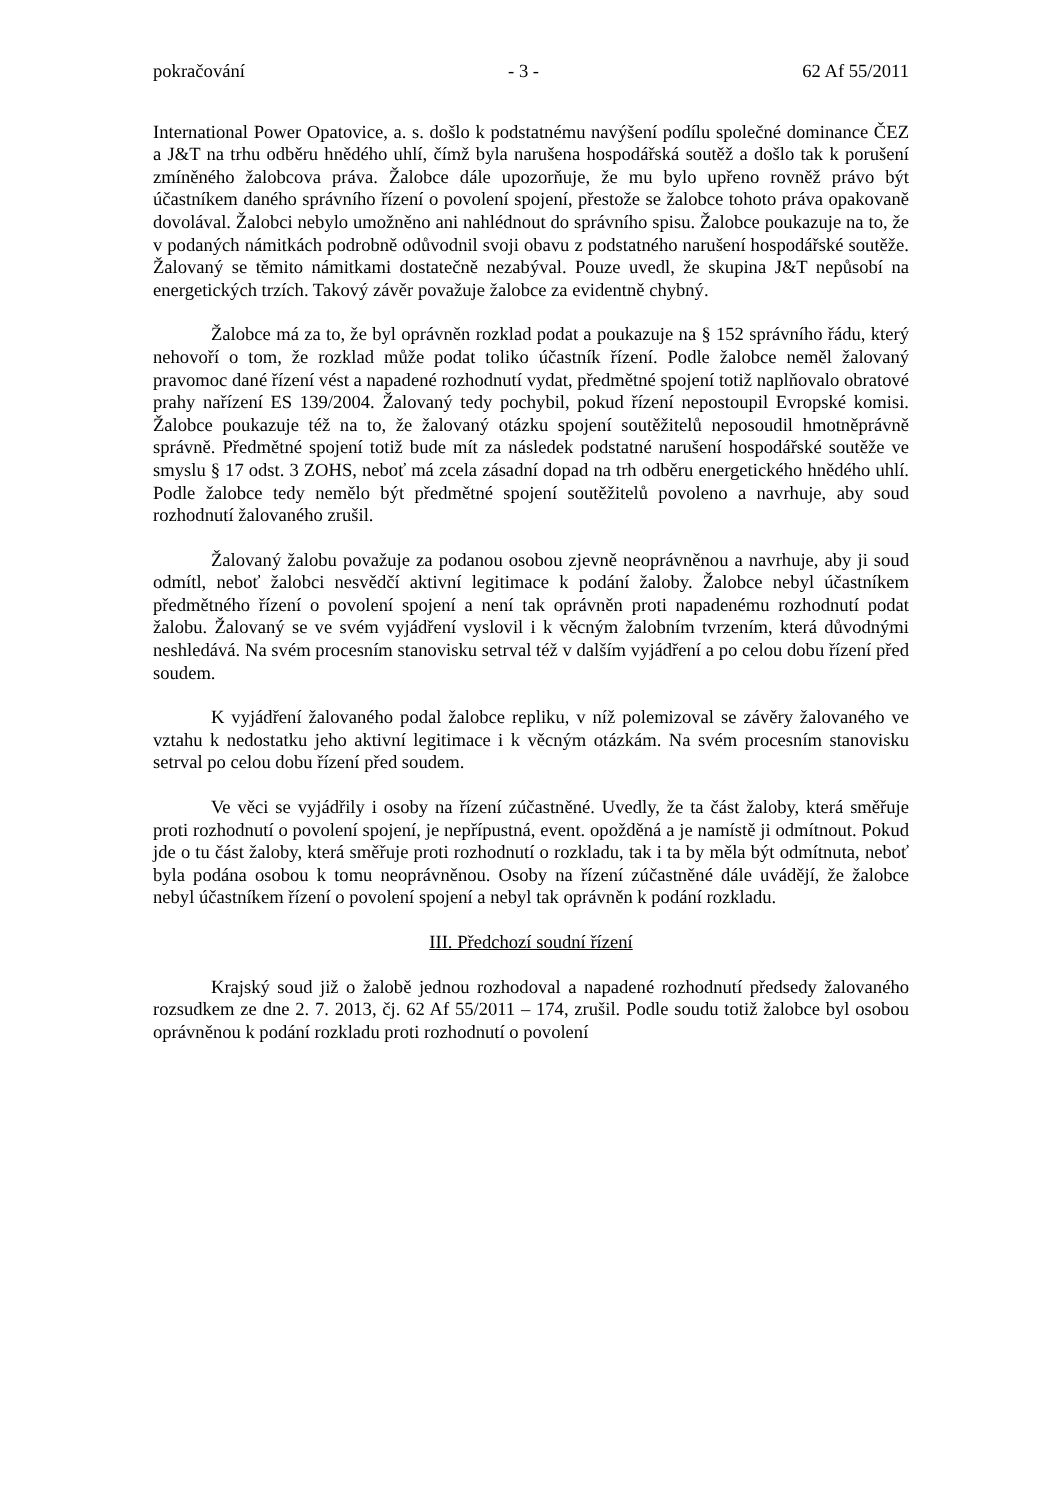pokračování - 3 - 62 Af 55/2011
International Power Opatovice, a. s. došlo k podstatnému navýšení podílu společné dominance ČEZ a J&T na trhu odběru hnědého uhlí, čímž byla narušena hospodářská soutěž a došlo tak k porušení zmíněného žalobcova práva. Žalobce dále upozorňuje, že mu bylo upřeno rovněž právo být účastníkem daného správního řízení o povolení spojení, přestože se žalobce tohoto práva opakovaně dovolával. Žalobci nebylo umožněno ani nahlédnout do správního spisu. Žalobce poukazuje na to, že v podaných námitkách podrobně odůvodnil svoji obavu z podstatného narušení hospodářské soutěže. Žalovaný se těmito námitkami dostatečně nezabýval. Pouze uvedl, že skupina J&T nepůsobí na energetických trzích. Takový závěr považuje žalobce za evidentně chybný.
Žalobce má za to, že byl oprávněn rozklad podat a poukazuje na § 152 správního řádu, který nehovoří o tom, že rozklad může podat toliko účastník řízení. Podle žalobce neměl žalovaný pravomoc dané řízení vést a napadené rozhodnutí vydat, předmětné spojení totiž naplňovalo obratové prahy nařízení ES 139/2004. Žalovaný tedy pochybil, pokud řízení nepostoupil Evropské komisi. Žalobce poukazuje též na to, že žalovaný otázku spojení soutěžitelů neposoudil hmotněprávně správně. Předmětné spojení totiž bude mít za následek podstatné narušení hospodářské soutěže ve smyslu § 17 odst. 3 ZOHS, neboť má zcela zásadní dopad na trh odběru energetického hnědého uhlí. Podle žalobce tedy nemělo být předmětné spojení soutěžitelů povoleno a navrhuje, aby soud rozhodnutí žalovaného zrušil.
Žalovaný žalobu považuje za podanou osobou zjevně neoprávněnou a navrhuje, aby ji soud odmítl, neboť žalobci nesvědčí aktivní legitimace k podání žaloby. Žalobce nebyl účastníkem předmětného řízení o povolení spojení a není tak oprávněn proti napadenému rozhodnutí podat žalobu. Žalovaný se ve svém vyjádření vyslovil i k věcným žalobním tvrzením, která důvodnými neshledává. Na svém procesním stanovisku setrval též v dalším vyjádření a po celou dobu řízení před soudem.
K vyjádření žalovaného podal žalobce repliku, v níž polemizoval se závěry žalovaného ve vztahu k nedostatku jeho aktivní legitimace i k věcným otázkám. Na svém procesním stanovisku setrval po celou dobu řízení před soudem.
Ve věci se vyjádřily i osoby na řízení zúčastněné. Uvedly, že ta část žaloby, která směřuje proti rozhodnutí o povolení spojení, je nepřípustná, event. opožděná a je namístě ji odmítnout. Pokud jde o tu část žaloby, která směřuje proti rozhodnutí o rozkladu, tak i ta by měla být odmítnuta, neboť byla podána osobou k tomu neoprávněnou. Osoby na řízení zúčastněné dále uvádějí, že žalobce nebyl účastníkem řízení o povolení spojení a nebyl tak oprávněn k podání rozkladu.
III. Předchozí soudní řízení
Krajský soud již o žalobě jednou rozhodoval a napadené rozhodnutí předsedy žalovaného rozsudkem ze dne 2. 7. 2013, čj. 62 Af 55/2011 – 174, zrušil. Podle soudu totiž žalobce byl osobou oprávněnou k podání rozkladu proti rozhodnutí o povolení